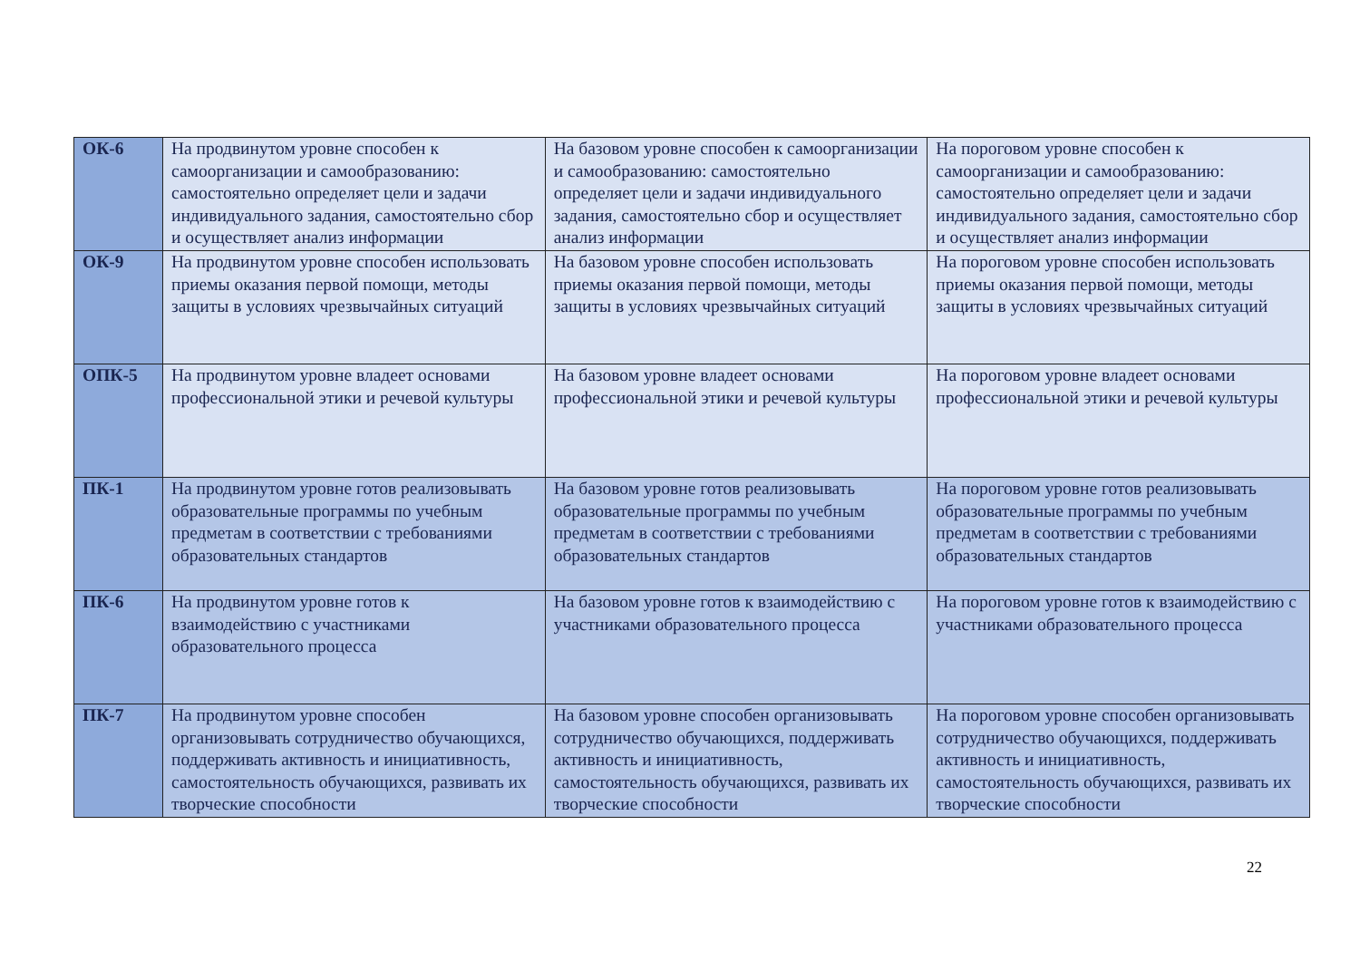| ОК-6 | На продвинутом уровне способен к самоорганизации и самообразованию: самостоятельно определяет цели и задачи индивидуального задания, самостоятельно сбор и осуществляет анализ информации | На базовом уровне способен к самоорганизации и самообразованию: самостоятельно определяет цели и задачи индивидуального задания, самостоятельно сбор и осуществляет анализ информации | На пороговом уровне способен к самоорганизации и самообразованию: самостоятельно определяет цели и задачи индивидуального задания, самостоятельно сбор и осуществляет анализ информации |
| ОК-9 | На продвинутом уровне способен использовать приемы оказания первой помощи, методы защиты в условиях чрезвычайных ситуаций | На базовом уровне способен использовать приемы оказания первой помощи, методы защиты в условиях чрезвычайных ситуаций | На пороговом уровне способен использовать приемы оказания первой помощи, методы защиты в условиях чрезвычайных ситуаций |
| ОПК-5 | На продвинутом уровне владеет основами профессиональной этики и речевой культуры | На базовом уровне владеет основами профессиональной этики и речевой культуры | На пороговом уровне владеет основами профессиональной этики и речевой культуры |
| ПК-1 | На продвинутом уровне готов реализовывать образовательные программы по учебным предметам в соответствии с требованиями образовательных стандартов | На базовом уровне готов реализовывать образовательные программы по учебным предметам в соответствии с требованиями образовательных стандартов | На пороговом уровне готов реализовывать образовательные программы по учебным предметам в соответствии с требованиями образовательных стандартов |
| ПК-6 | На продвинутом уровне готов к взаимодействию с участниками образовательного процесса | На базовом уровне готов к взаимодействию с участниками образовательного процесса | На пороговом уровне готов к взаимодействию с участниками образовательного процесса |
| ПК-7 | На продвинутом уровне способен организовывать сотрудничество обучающихся, поддерживать активность и инициативность, самостоятельность обучающихся, развивать их творческие способности | На базовом уровне способен организовывать сотрудничество обучающихся, поддерживать активность и инициативность, самостоятельность обучающихся, развивать их творческие способности | На пороговом уровне способен организовывать сотрудничество обучающихся, поддерживать активность и инициативность, самостоятельность обучающихся, развивать их творческие способности |
22